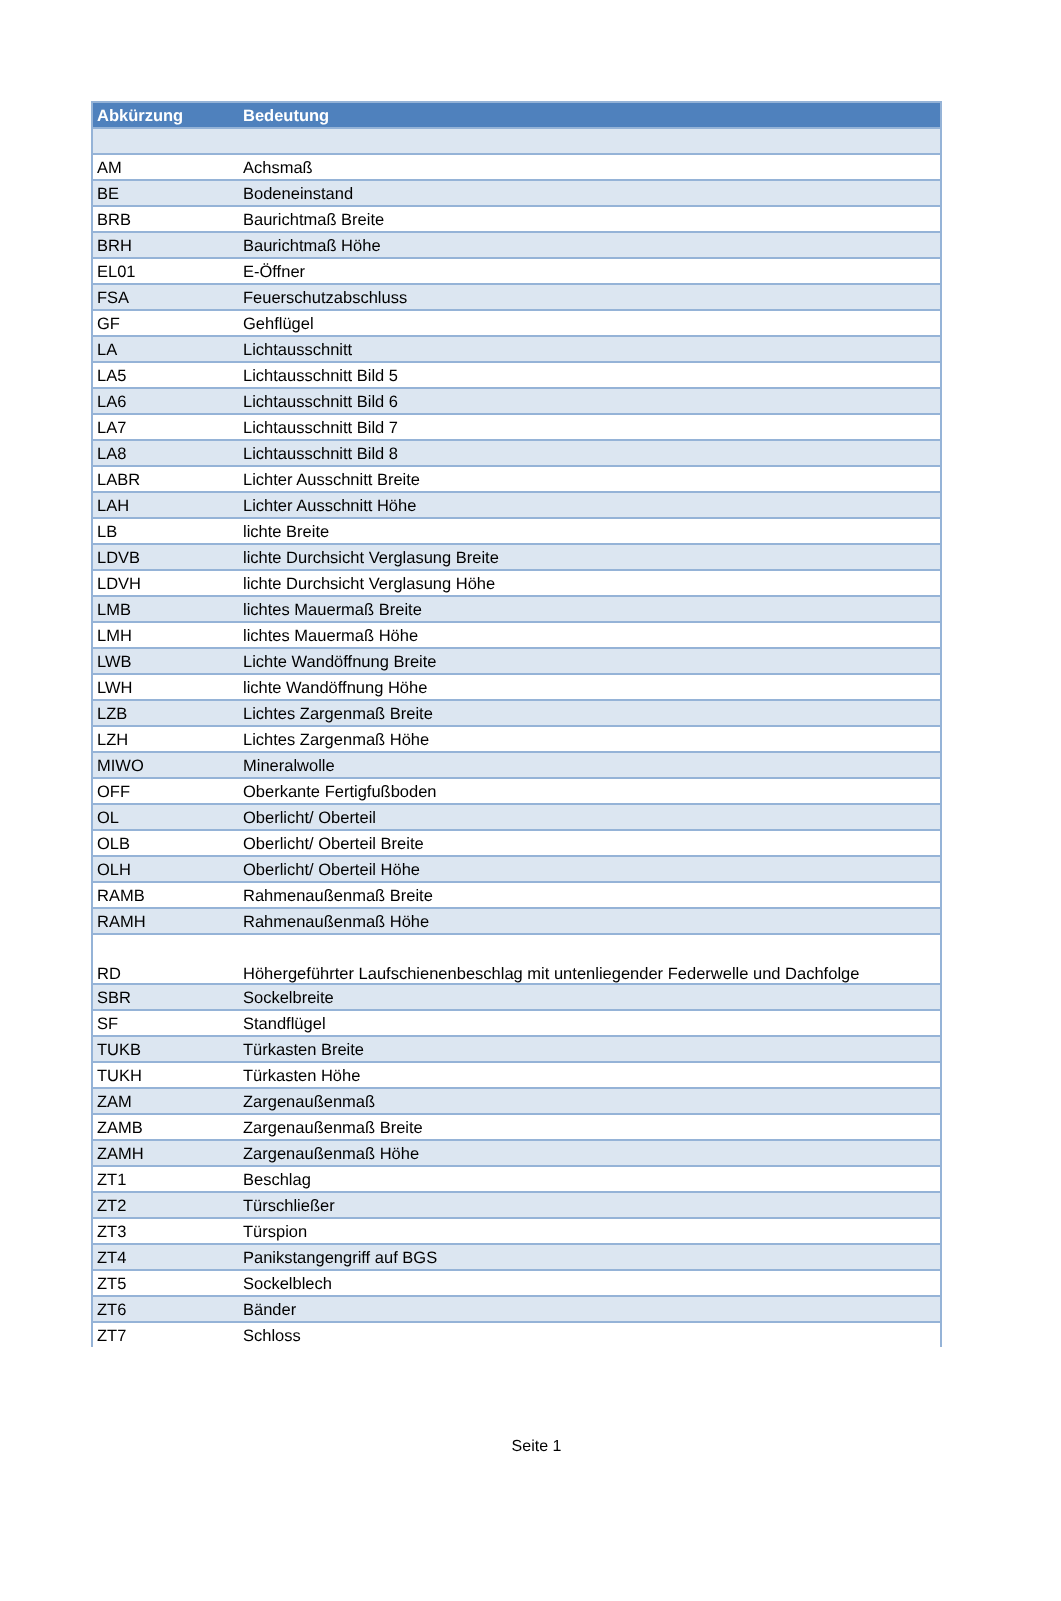| Abkürzung | Bedeutung |
| --- | --- |
| AM | Achsmaß |
| BE | Bodeneinstand |
| BRB | Baurichtmaß Breite |
| BRH | Baurichtmaß Höhe |
| EL01 | E-Öffner |
| FSA | Feuerschutzabschluss |
| GF | Gehflügel |
| LA | Lichtausschnitt |
| LA5 | Lichtausschnitt Bild 5 |
| LA6 | Lichtausschnitt Bild 6 |
| LA7 | Lichtausschnitt Bild 7 |
| LA8 | Lichtausschnitt Bild 8 |
| LABR | Lichter Ausschnitt Breite |
| LAH | Lichter Ausschnitt Höhe |
| LB | lichte Breite |
| LDVB | lichte Durchsicht Verglasung Breite |
| LDVH | lichte Durchsicht Verglasung Höhe |
| LMB | lichtes Mauermaß Breite |
| LMH | lichtes Mauermaß Höhe |
| LWB | Lichte Wandöffnung Breite |
| LWH | lichte Wandöffnung Höhe |
| LZB | Lichtes Zargenmaß Breite |
| LZH | Lichtes Zargenmaß Höhe |
| MIWO | Mineralwolle |
| OFF | Oberkante Fertigfußboden |
| OL | Oberlicht/ Oberteil |
| OLB | Oberlicht/ Oberteil Breite |
| OLH | Oberlicht/ Oberteil Höhe |
| RAMB | Rahmenaußenmaß Breite |
| RAMH | Rahmenaußenmaß Höhe |
| RD | Höhergeführter Laufschienenbeschlag mit untenliegender Federwelle und Dachfolge |
| SBR | Sockelbreite |
| SF | Standflügel |
| TUKB | Türkasten Breite |
| TUKH | Türkasten Höhe |
| ZAM | Zargenaußenmaß |
| ZAMB | Zargenaußenmaß Breite |
| ZAMH | Zargenaußenmaß Höhe |
| ZT1 | Beschlag |
| ZT2 | Türschließer |
| ZT3 | Türspion |
| ZT4 | Panikstangengriff auf BGS |
| ZT5 | Sockelblech |
| ZT6 | Bänder |
| ZT7 | Schloss |
Seite 1